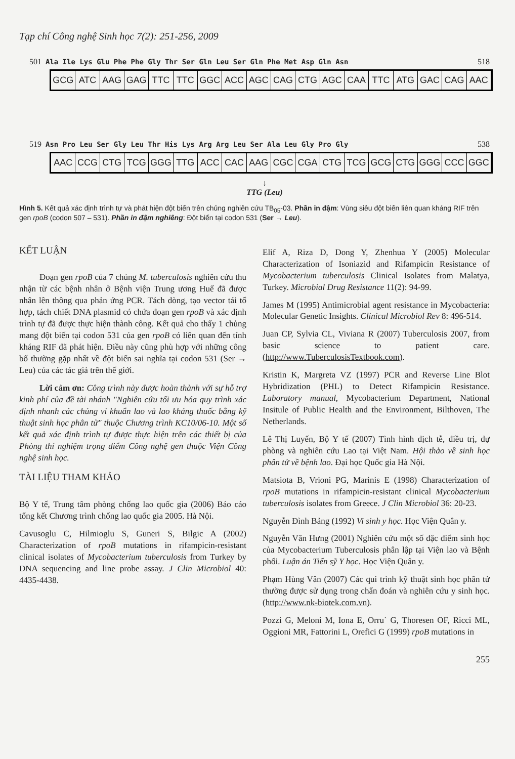Tạp chí Công nghệ Sinh học 7(2): 251-256, 2009
501 Ala Ile Lys Glu Phe Phe Gly Thr Ser Gln Leu Ser Gln Phe Met Asp Gln Asn 518
GCG ATC AAG GAG TTC TTC GGC ACC AGC CAG CTG AGC CAA TTC ATG GAC CAG AAC
519 Asn Pro Leu Ser Gly Leu Thr His Lys Arg Arg Leu Ser Ala Leu Gly Pro Gly 538
AAC CCG CTG TCG GGG TTG ACC CAC AAG CGC CGA CTG TCG GCG CTG GGG CCC GGC
↓
TTG (Leu)
Hình 5. Kết quả xác định trình tự và phát hiện đột biến trên chủng nghiên cứu TB<sub>05</sub>-03. Phần in đậm: Vùng siêu đột biến liên quan kháng RIF trên gen rpoB (codon 507 – 531). Phần in đậm nghiêng: Đột biến tại codon 531 (Ser → Leu).
KẾT LUẬN
Đoạn gen rpoB của 7 chủng M. tuberculosis nghiên cứu thu nhận từ các bệnh nhân ở Bệnh viện Trung ương Huế đã được nhân lên thông qua phản ứng PCR. Tách dòng, tạo vector tái tổ hợp, tách chiết DNA plasmid có chứa đoạn gen rpoB và xác định trình tự đã được thực hiện thành công. Kết quả cho thấy 1 chủng mang đột biến tại codon 531 của gen rpoB có liên quan đến tính kháng RIF đã phát hiện. Điều này cũng phù hợp với những công bố thường gặp nhất về đột biến sai nghĩa tại codon 531 (Ser → Leu) của các tác giả trên thế giới.
Lời cảm ơn: Công trình này được hoàn thành với sự hỗ trợ kinh phí của đề tài nhánh "Nghiên cứu tối ưu hóa quy trình xác định nhanh các chủng vi khuẩn lao và lao kháng thuốc bằng kỹ thuật sinh học phân tử" thuộc Chương trình KC10/06-10. Một số kết quả xác định trình tự được thực hiện trên các thiết bị của Phòng thí nghiệm trọng điểm Công nghệ gen thuộc Viện Công nghệ sinh học.
TÀI LIỆU THAM KHẢO
Bộ Y tế, Trung tâm phòng chống lao quốc gia (2006) Báo cáo tổng kết Chương trình chống lao quốc gia 2005. Hà Nội.
Cavusoglu C, Hilmioglu S, Guneri S, Bilgic A (2002) Characterization of rpoB mutations in rifampicin-resistant clinical isolates of Mycobacterium tuberculosis from Turkey by DNA sequencing and line probe assay. J Clin Microbiol 40: 4435-4438.
Elif A, Riza D, Dong Y, Zhenhua Y (2005) Molecular Characterization of Isoniazid and Rifampicin Resistance of Mycobacterium tuberculosis Clinical Isolates from Malatya, Turkey. Microbial Drug Resistance 11(2): 94-99.
James M (1995) Antimicrobial agent resistance in Mycobacteria: Molecular Genetic Insights. Clinical Microbiol Rev 8: 496-514.
Juan CP, Sylvia CL, Viviana R (2007) Tuberculosis 2007, from basic science to patient care. (http://www.TuberculosisTextbook.com).
Kristin K, Margreta VZ (1997) PCR and Reverse Line Blot Hybridization (PHL) to Detect Rifampicin Resistance. Laboratory manual, Mycobacterium Department, National Insitule of Public Health and the Environment, Bilthoven, The Netherlands.
Lê Thị Luyến, Bộ Y tế (2007) Tình hình dịch tễ, điều trị, dự phòng và nghiên cứu Lao tại Việt Nam. Hội thảo về sinh học phân tử về bệnh lao. Đại học Quốc gia Hà Nội.
Matsiota B, Vrioni PG, Marinis E (1998) Characterization of rpoB mutations in rifampicin-resistant clinical Mycobacterium tuberculosis isolates from Greece. J Clin Microbiol 36: 20-23.
Nguyễn Đình Bảng (1992) Vi sinh y học. Học Viện Quân y.
Nguyễn Văn Hưng (2001) Nghiên cứu một số đặc điểm sinh học của Mycobacterium Tuberculosis phân lập tại Viện lao và Bệnh phổi. Luận án Tiến sỹ Y học. Học Viện Quân y.
Phạm Hùng Vân (2007) Các qui trình kỹ thuật sinh học phân tử thường được sử dụng trong chẩn đoán và nghiên cứu y sinh học. (http://www.nk-biotek.com.vn).
Pozzi G, Meloni M, Iona E, Orru` G, Thoresen OF, Ricci ML, Oggioni MR, Fattorini L, Orefici G (1999) rpoB mutations in
255